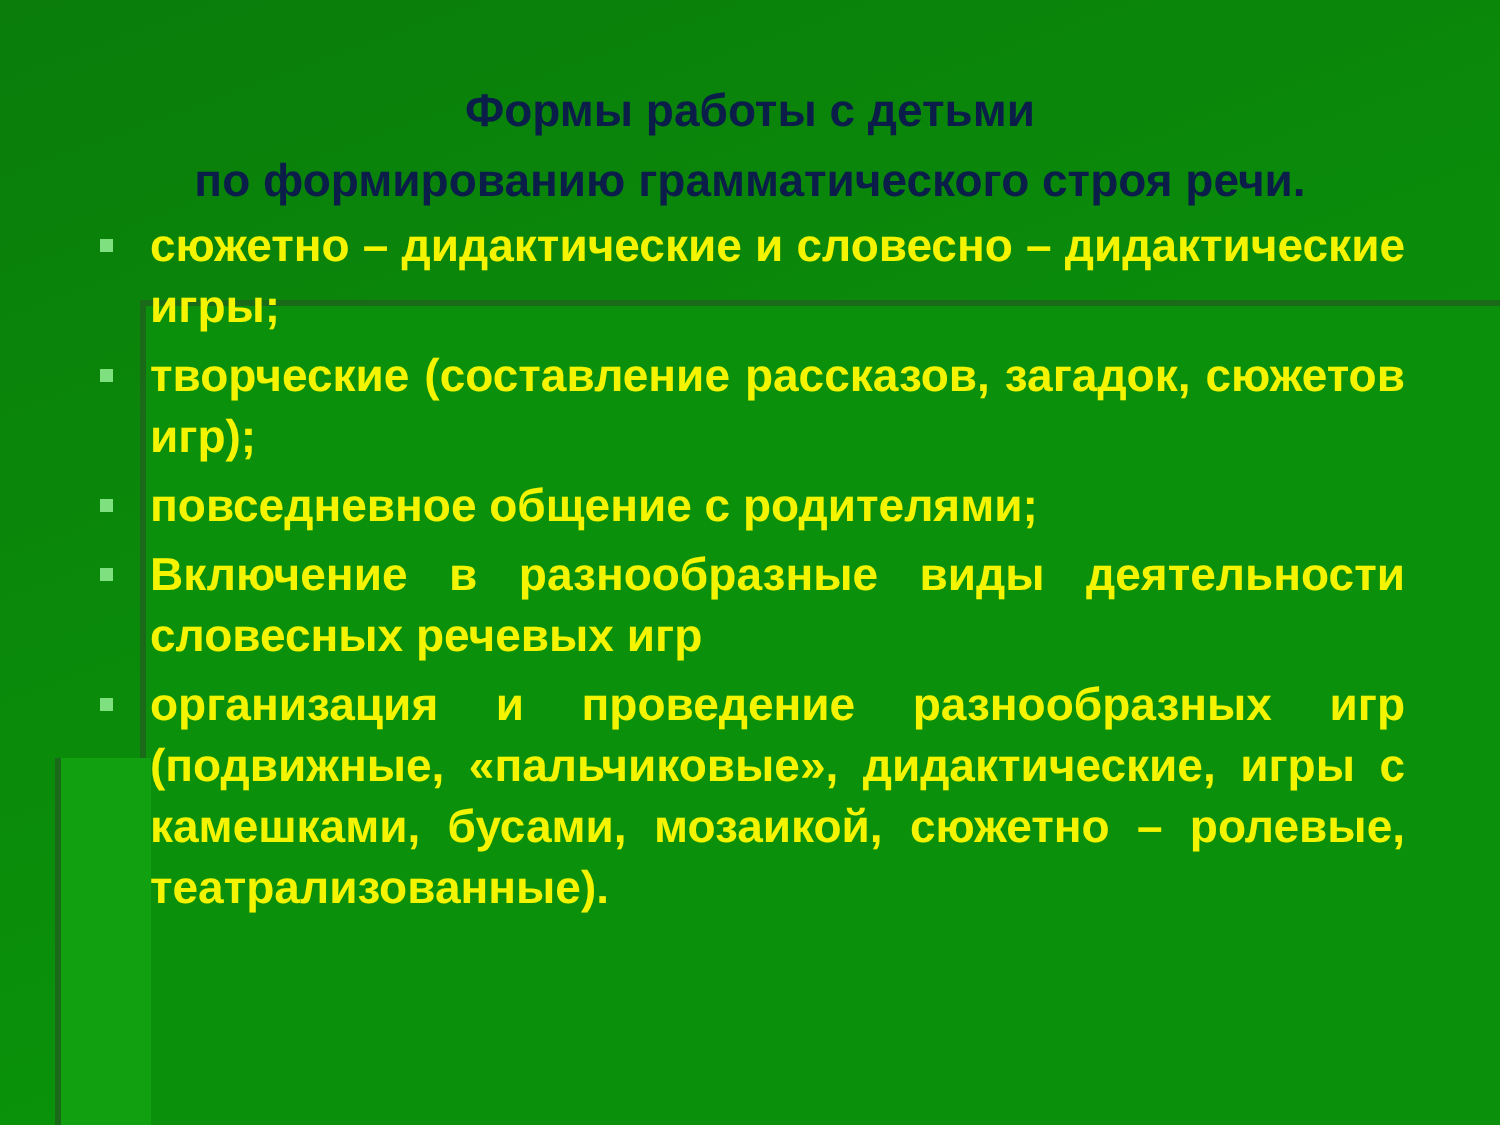Формы работы с детьми
по формированию грамматического строя речи.
сюжетно – дидактические и словесно – дидактические игры;
творческие (составление рассказов, загадок, сюжетов игр);
повседневное общение с родителями;
Включение в разнообразные виды деятельности словесных речевых игр
организация и проведение разнообразных игр (подвижные, «пальчиковые», дидактические, игры с камешками, бусами, мозаикой, сюжетно – ролевые, театрализованные).